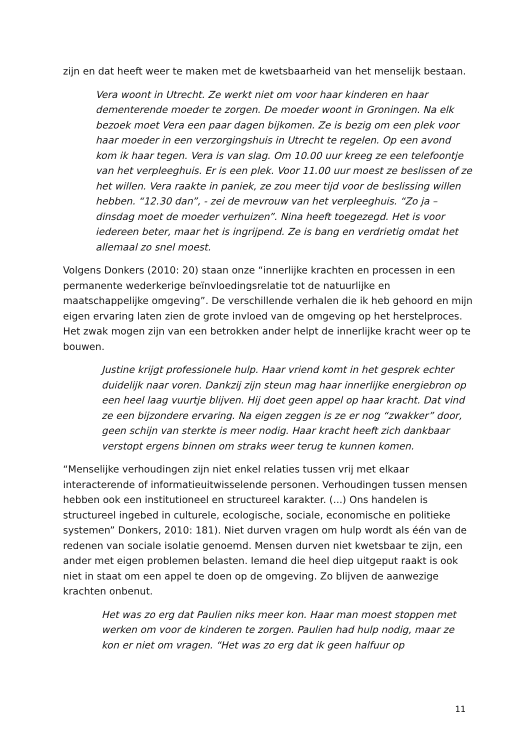zijn en dat heeft weer te maken met de kwetsbaarheid van het menselijk bestaan.
Vera woont in Utrecht. Ze werkt niet om voor haar kinderen en haar dementerende moeder te zorgen. De moeder woont in Groningen. Na elk bezoek moet Vera een paar dagen bijkomen. Ze is bezig om een plek voor haar moeder in een verzorgingshuis in Utrecht te regelen. Op een avond kom ik haar tegen. Vera is van slag. Om 10.00 uur kreeg ze een telefoontje van het verpleeghuis. Er is een plek. Voor 11.00 uur moest ze beslissen of ze het willen. Vera raakte in paniek, ze zou meer tijd voor de beslissing willen hebben. “12.30 dan”, - zei de mevrouw van het verpleeghuis. “Zo ja – dinsdag moet de moeder verhuizen”. Nina heeft toegezegd. Het is voor iedereen beter, maar het is ingrijpend. Ze is bang en verdrietig omdat het allemaal zo snel moest.
Volgens Donkers (2010: 20) staan onze “innerlijke krachten en processen in een permanente wederkerige beïnvloedingsrelatie tot de natuurlijke en maatschappelijke omgeving”. De verschillende verhalen die ik heb gehoord en mijn eigen ervaring laten zien de grote invloed van de omgeving op het herstelproces. Het zwak mogen zijn van een betrokken ander helpt de innerlijke kracht weer op te bouwen.
Justine krijgt professionele hulp. Haar vriend komt in het gesprek echter duidelijk naar voren. Dankzij zijn steun mag haar innerlijke energiebron op een heel laag vuurtje blijven. Hij doet geen appel op haar kracht. Dat vind ze een bijzondere ervaring. Na eigen zeggen is ze er nog “zwakker” door, geen schijn van sterkte is meer nodig. Haar kracht heeft zich dankbaar verstopt ergens binnen om straks weer terug te kunnen komen.
“Menselijke verhoudingen zijn niet enkel relaties tussen vrij met elkaar interacterende of informatieuitwisselende personen. Verhoudingen tussen mensen hebben ook een institutioneel en structureel karakter. (...) Ons handelen is structureel ingebed in culturele, ecologische, sociale, economische en politieke systemen” Donkers, 2010: 181). Niet durven vragen om hulp wordt als één van de redenen van sociale isolatie genoemd. Mensen durven niet kwetsbaar te zijn, een ander met eigen problemen belasten. Iemand die heel diep uitgeput raakt is ook niet in staat om een appel te doen op de omgeving. Zo blijven de aanwezige krachten onbenut.
Het was zo erg dat Paulien niks meer kon. Haar man moest stoppen met werken om voor de kinderen te zorgen. Paulien had hulp nodig, maar ze kon er niet om vragen. “Het was zo erg dat ik geen halfuur op
11